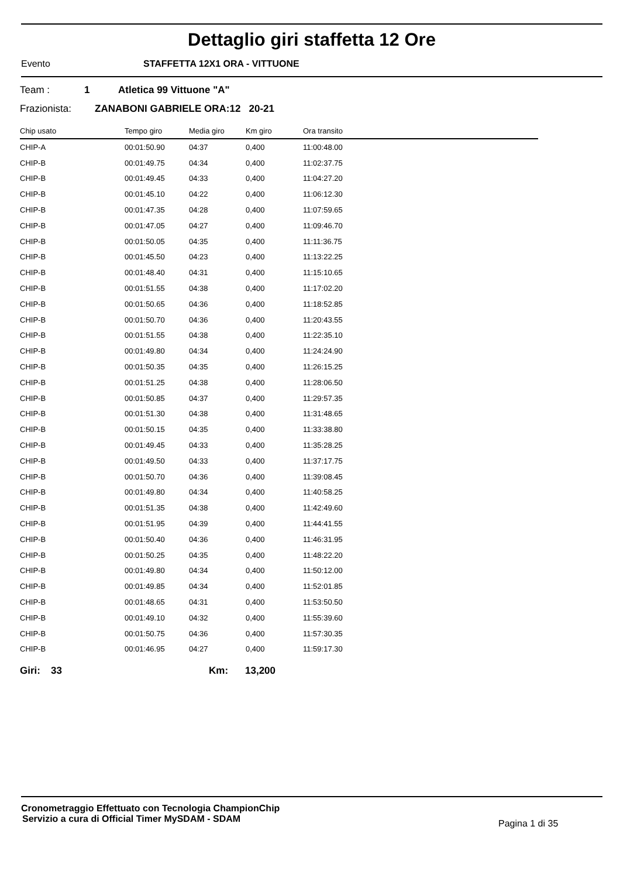Dettaglio giri staffetta 12 Ore
Evento STAFFETTA 12X1 ORA - VITTUONE
Team : 1 Atletica 99 Vittuone "A"
Frazionista: ZANABONI GABRIELE ORA:12 20-21
| Chip usato | Tempo giro | Media giro | Km giro | Ora transito |
| --- | --- | --- | --- | --- |
| CHIP-A | 00:01:50.90 | 04:37 | 0,400 | 11:00:48.00 |
| CHIP-B | 00:01:49.75 | 04:34 | 0,400 | 11:02:37.75 |
| CHIP-B | 00:01:49.45 | 04:33 | 0,400 | 11:04:27.20 |
| CHIP-B | 00:01:45.10 | 04:22 | 0,400 | 11:06:12.30 |
| CHIP-B | 00:01:47.35 | 04:28 | 0,400 | 11:07:59.65 |
| CHIP-B | 00:01:47.05 | 04:27 | 0,400 | 11:09:46.70 |
| CHIP-B | 00:01:50.05 | 04:35 | 0,400 | 11:11:36.75 |
| CHIP-B | 00:01:45.50 | 04:23 | 0,400 | 11:13:22.25 |
| CHIP-B | 00:01:48.40 | 04:31 | 0,400 | 11:15:10.65 |
| CHIP-B | 00:01:51.55 | 04:38 | 0,400 | 11:17:02.20 |
| CHIP-B | 00:01:50.65 | 04:36 | 0,400 | 11:18:52.85 |
| CHIP-B | 00:01:50.70 | 04:36 | 0,400 | 11:20:43.55 |
| CHIP-B | 00:01:51.55 | 04:38 | 0,400 | 11:22:35.10 |
| CHIP-B | 00:01:49.80 | 04:34 | 0,400 | 11:24:24.90 |
| CHIP-B | 00:01:50.35 | 04:35 | 0,400 | 11:26:15.25 |
| CHIP-B | 00:01:51.25 | 04:38 | 0,400 | 11:28:06.50 |
| CHIP-B | 00:01:50.85 | 04:37 | 0,400 | 11:29:57.35 |
| CHIP-B | 00:01:51.30 | 04:38 | 0,400 | 11:31:48.65 |
| CHIP-B | 00:01:50.15 | 04:35 | 0,400 | 11:33:38.80 |
| CHIP-B | 00:01:49.45 | 04:33 | 0,400 | 11:35:28.25 |
| CHIP-B | 00:01:49.50 | 04:33 | 0,400 | 11:37:17.75 |
| CHIP-B | 00:01:50.70 | 04:36 | 0,400 | 11:39:08.45 |
| CHIP-B | 00:01:49.80 | 04:34 | 0,400 | 11:40:58.25 |
| CHIP-B | 00:01:51.35 | 04:38 | 0,400 | 11:42:49.60 |
| CHIP-B | 00:01:51.95 | 04:39 | 0,400 | 11:44:41.55 |
| CHIP-B | 00:01:50.40 | 04:36 | 0,400 | 11:46:31.95 |
| CHIP-B | 00:01:50.25 | 04:35 | 0,400 | 11:48:22.20 |
| CHIP-B | 00:01:49.80 | 04:34 | 0,400 | 11:50:12.00 |
| CHIP-B | 00:01:49.85 | 04:34 | 0,400 | 11:52:01.85 |
| CHIP-B | 00:01:48.65 | 04:31 | 0,400 | 11:53:50.50 |
| CHIP-B | 00:01:49.10 | 04:32 | 0,400 | 11:55:39.60 |
| CHIP-B | 00:01:50.75 | 04:36 | 0,400 | 11:57:30.35 |
| CHIP-B | 00:01:46.95 | 04:27 | 0,400 | 11:59:17.30 |
Giri: 33 Km: 13,200
Cronometraggio Effettuato con Tecnologia ChampionChip
Servizio a cura di Official Timer MySDAM - SDAM Pagina 1 di 35